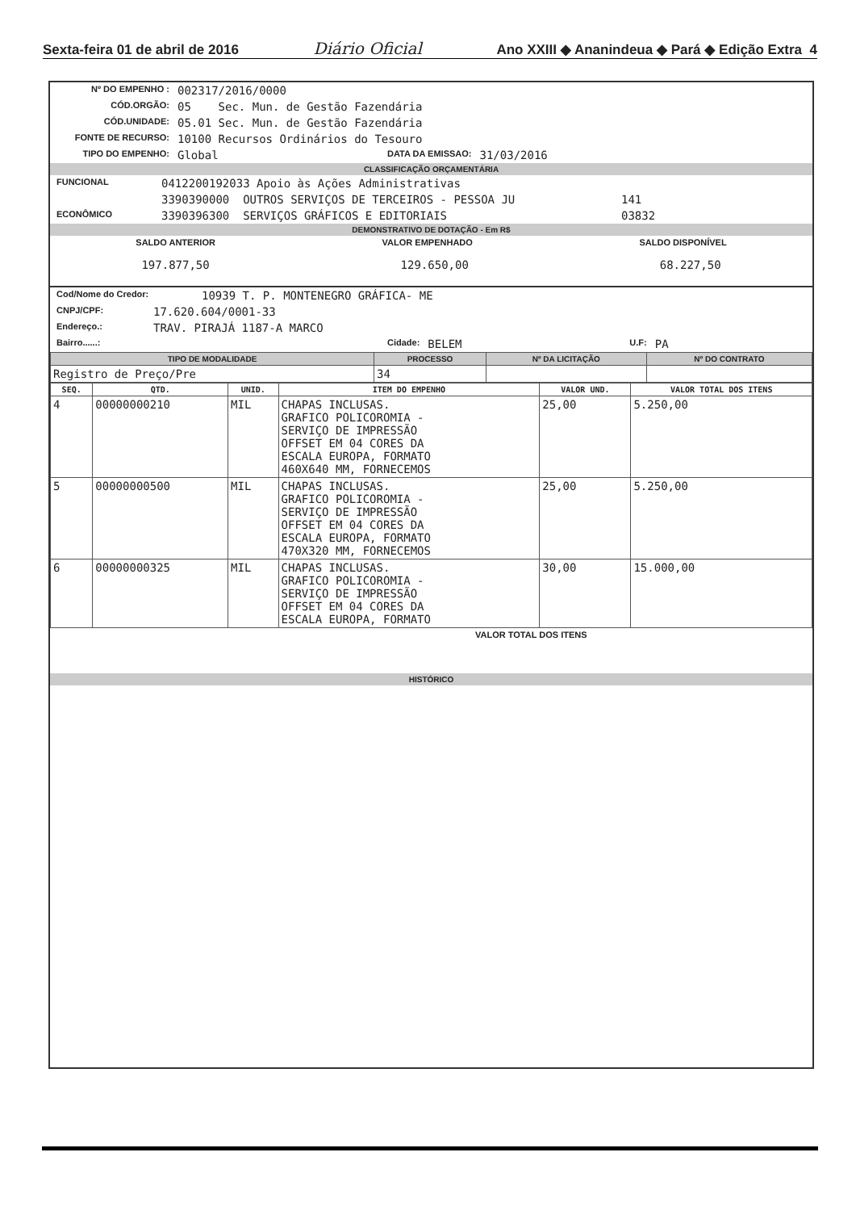Sexta-feira 01 de abril de 2016 Diário Oficial Ano XXIII ◆ Ananindeua ◆ Pará ◆ Edição Extra 4
Nº DO EMPENHO : 002317/2016/0000
CÓD.ORGÃO: 05 Sec. Mun. de Gestão Fazendária
CÓD.UNIDADE: 05.01 Sec. Mun. de Gestão Fazendária
FONTE DE RECURSO: 10100 Recursos Ordinários do Tesouro
TIPO DO EMPENHO: Global DATA DA EMISSAO: 31/03/2016
CLASSIFICAÇÃO ORÇAMENTÁRIA
FUNCIONAL 0412200192033 Apoio às Ações Administrativas
3390390000 OUTROS SERVIÇOS DE TERCEIROS - PESSOA JU 141
ECONÔMICO 3390396300 SERVIÇOS GRÁFICOS E EDITORIAIS 03832
DEMONSTRATIVO DE DOTAÇÃO - Em R$
SALDO ANTERIOR VALOR EMPENHADO SALDO DISPONÍVEL
197.877,50 129.650,00 68.227,50
Cod/Nome do Credor: 10939 T. P. MONTENEGRO GRÁFICA- ME
CNPJ/CPF: 17.620.604/0001-33
Endereço.: TRAV. PIRAJÁ 1187-A MARCO
Bairro......: Cidade: BELEM U.F: PA
| TIPO DE MODALIDADE | PROCESSO | Nº DA LICITAÇÃO | Nº DO CONTRATO |
| --- | --- | --- | --- |
| Registro de Preço/Pre | 34 | | |
| SEQ. | QTD. | UNID. | ITEM DO EMPENHO | VALOR UND. | VALOR TOTAL DOS ITENS |
| --- | --- | --- | --- | --- | --- |
| 4 | 00000000210 | MIL | CHAPAS INCLUSAS. GRAFICO POLICOROMIA - SERVIÇO DE IMPRESSÃO OFFSET EM 04 CORES DA ESCALA EUROPA, FORMATO 460X640 MM, FORNECEMOS | 25,00 | 5.250,00 |
| 5 | 00000000500 | MIL | CHAPAS INCLUSAS. GRAFICO POLICOROMIA - SERVIÇO DE IMPRESSÃO OFFSET EM 04 CORES DA ESCALA EUROPA, FORMATO 470X320 MM, FORNECEMOS | 25,00 | 5.250,00 |
| 6 | 00000000325 | MIL | CHAPAS INCLUSAS. GRAFICO POLICOROMIA - SERVIÇO DE IMPRESSÃO OFFSET EM 04 CORES DA ESCALA EUROPA, FORMATO | 30,00 | 15.000,00 |
VALOR TOTAL DOS ITENS
HISTÓRICO